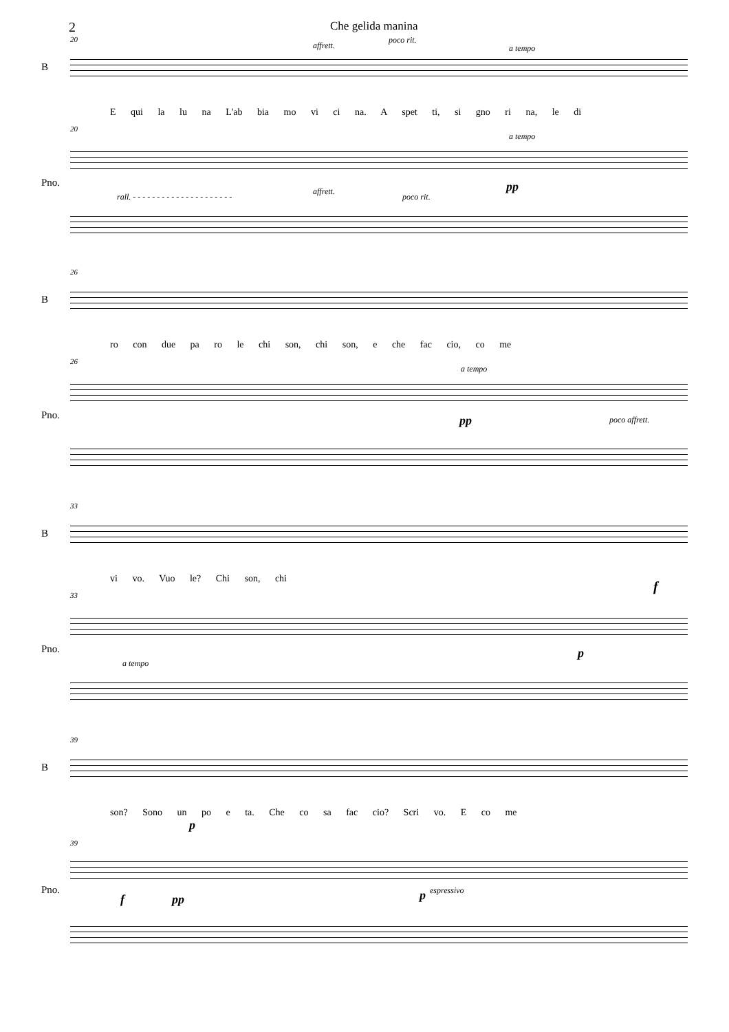2
Che gelida manina
20
B
affrett.
poco rit.
a tempo
E qui la lu na L'ab bia mo vi ci na. A spet ti, si gno ri na, le di
20
a tempo
Pno.
rall. - - - - - - - - - - - - - - - - - - - - -
affrett.
poco rit.
pp
26
B
ro con due pa ro le chi son, chi son, e che fac cio, co me
26
a tempo
Pno. pp poco affrett.
33
B
vi vo. Vuo le? Chi son, chi f
33
Pno.
a tempo
p
39
B
son? Sono un po e ta. Che co sa fac cio? Scri vo. E co me
p
39
Pno.
f pp p espressivo